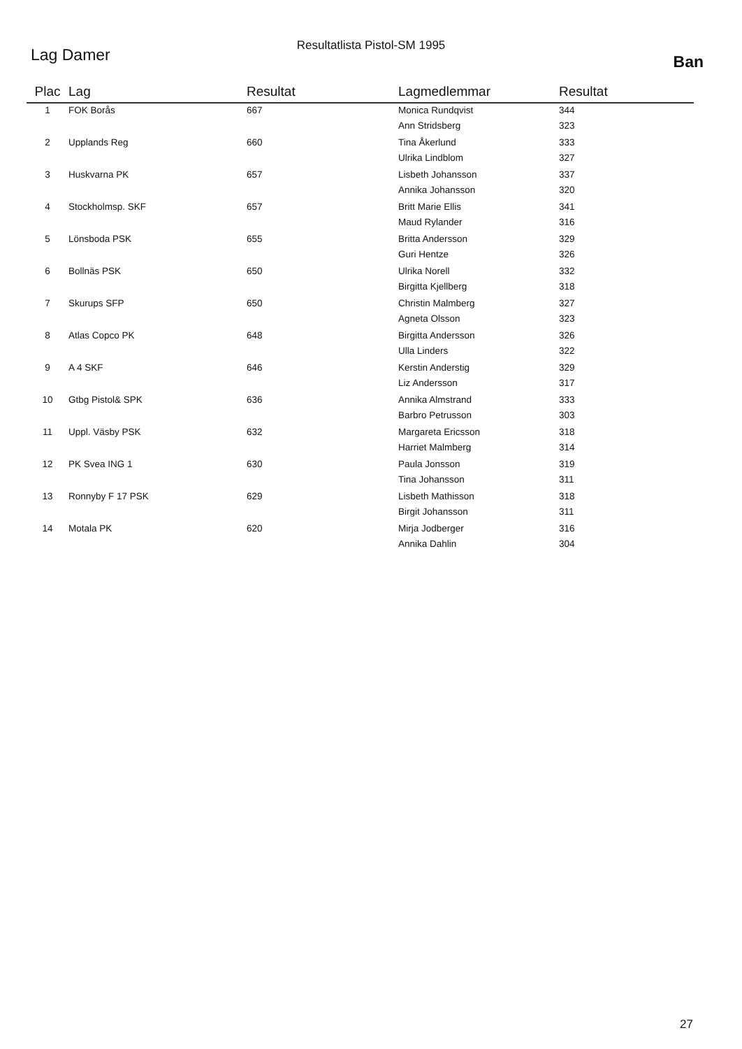Resultatlista Pistol-SM 1995
Lag Damer
Ban
| Plac | Lag | Resultat | Lagmedlemmar | Resultat |
| --- | --- | --- | --- | --- |
| 1 | FOK Borås | 667 | Monica Rundqvist | 344 |
| | | | Ann Stridsberg | 323 |
| 2 | Upplands Reg | 660 | Tina Åkerlund | 333 |
| | | | Ulrika Lindblom | 327 |
| 3 | Huskvarna PK | 657 | Lisbeth Johansson | 337 |
| | | | Annika Johansson | 320 |
| 4 | Stockholmsp. SKF | 657 | Britt Marie Ellis | 341 |
| | | | Maud Rylander | 316 |
| 5 | Lönsboda PSK | 655 | Britta Andersson | 329 |
| | | | Guri Hentze | 326 |
| 6 | Bollnäs PSK | 650 | Ulrika Norell | 332 |
| | | | Birgitta Kjellberg | 318 |
| 7 | Skurups SFP | 650 | Christin Malmberg | 327 |
| | | | Agneta Olsson | 323 |
| 8 | Atlas Copco PK | 648 | Birgitta Andersson | 326 |
| | | | Ulla Linders | 322 |
| 9 | A 4 SKF | 646 | Kerstin Anderstig | 329 |
| | | | Liz Andersson | 317 |
| 10 | Gtbg Pistol& SPK | 636 | Annika Almstrand | 333 |
| | | | Barbro Petrusson | 303 |
| 11 | Uppl. Väsby PSK | 632 | Margareta Ericsson | 318 |
| | | | Harriet Malmberg | 314 |
| 12 | PK Svea ING 1 | 630 | Paula Jonsson | 319 |
| | | | Tina Johansson | 311 |
| 13 | Ronnyby F 17 PSK | 629 | Lisbeth Mathisson | 318 |
| | | | Birgit Johansson | 311 |
| 14 | Motala PK | 620 | Mirja Jodberger | 316 |
| | | | Annika Dahlin | 304 |
27